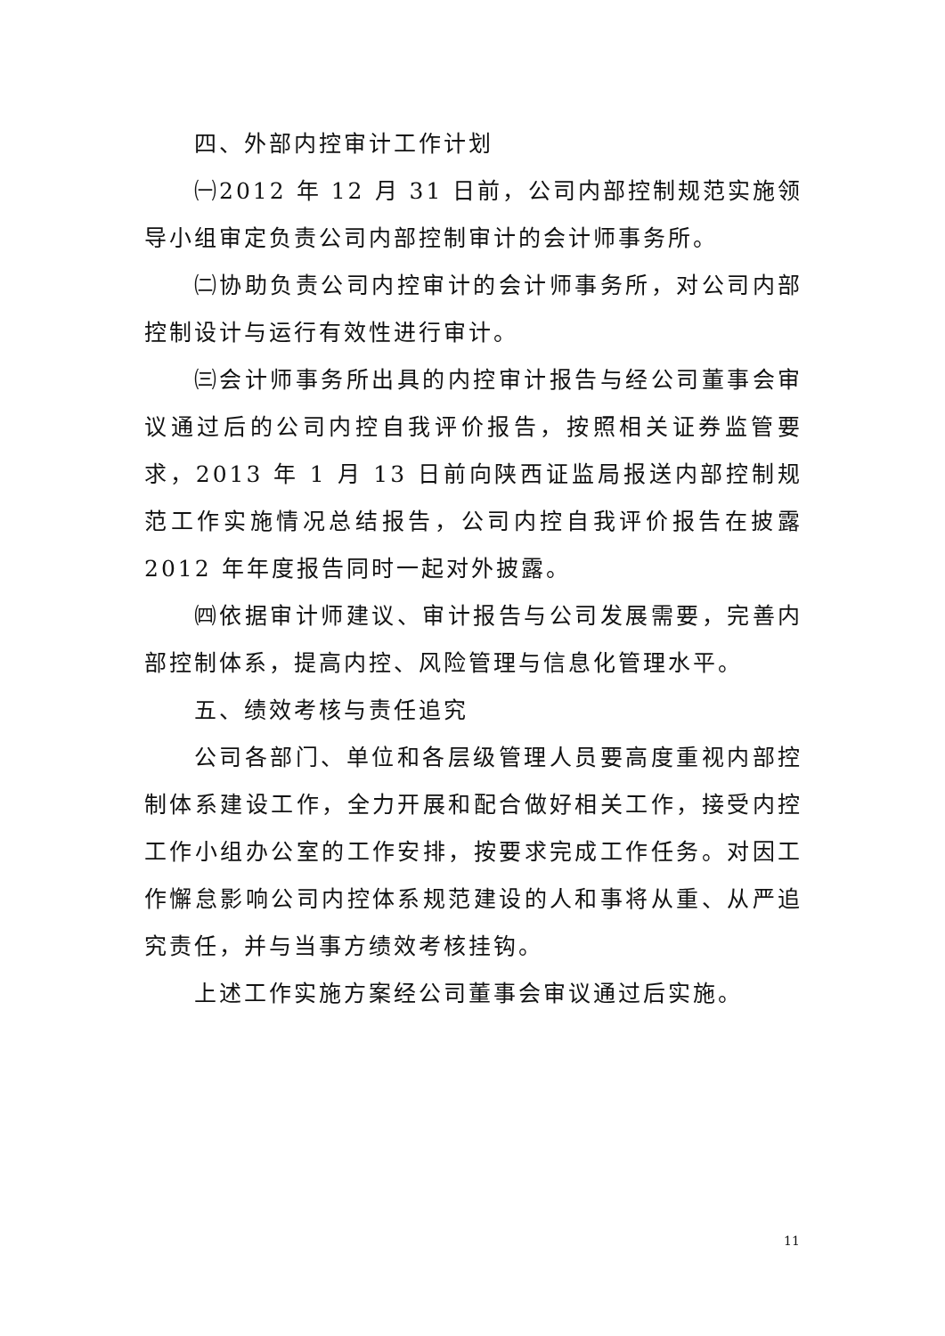四、外部内控审计工作计划
㈠2012 年 12 月 31 日前，公司内部控制规范实施领导小组审定负责公司内部控制审计的会计师事务所。
㈡协助负责公司内控审计的会计师事务所，对公司内部控制设计与运行有效性进行审计。
㈢会计师事务所出具的内控审计报告与经公司董事会审议通过后的公司内控自我评价报告，按照相关证券监管要求，2013 年 1 月 13 日前向陕西证监局报送内部控制规范工作实施情况总结报告，公司内控自我评价报告在披露 2012 年年度报告同时一起对外披露。
㈣依据审计师建议、审计报告与公司发展需要，完善内部控制体系，提高内控、风险管理与信息化管理水平。
五、绩效考核与责任追究
公司各部门、单位和各层级管理人员要高度重视内部控制体系建设工作，全力开展和配合做好相关工作，接受内控工作小组办公室的工作安排，按要求完成工作任务。对因工作懈怠影响公司内控体系规范建设的人和事将从重、从严追究责任，并与当事方绩效考核挂钩。
上述工作实施方案经公司董事会审议通过后实施。
11